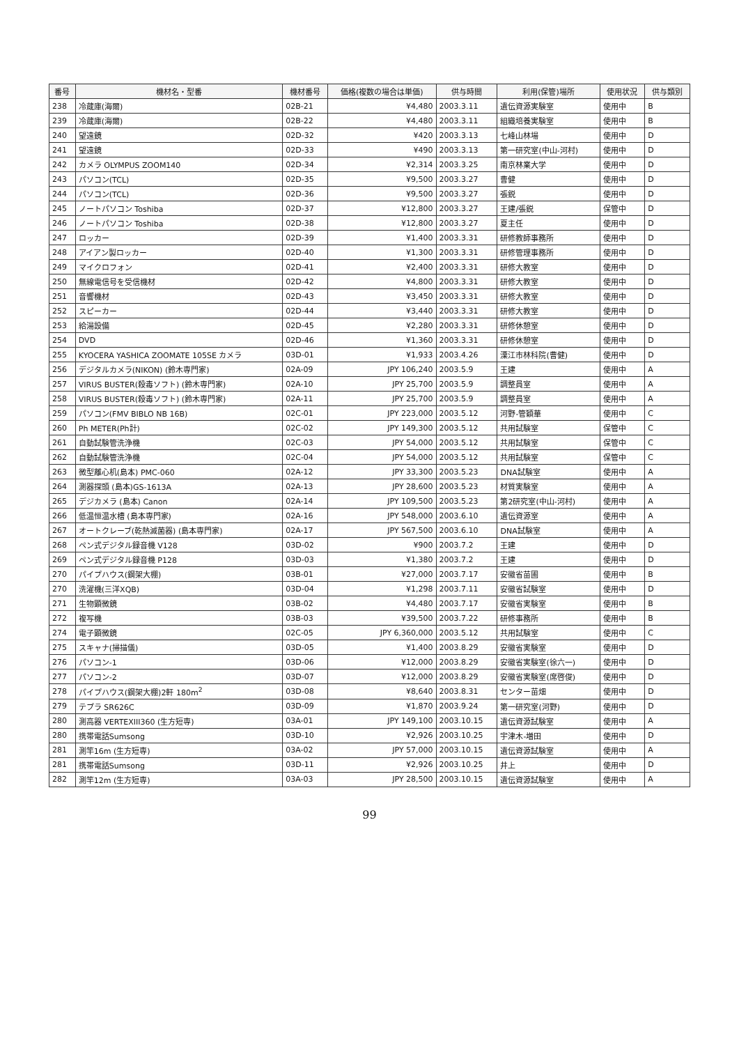| 番号 | 機材名・型番 | 機材番号 | 価格(複数の場合は単価) | 供与時間 | 利用(保管)場所 | 使用状況 | 供与類別 |
| --- | --- | --- | --- | --- | --- | --- | --- |
| 238 | 冷蔵庫(海爾) | 02B-21 | ¥4,480 | 2003.3.11 | 遺伝資源実験室 | 使用中 | B |
| 239 | 冷蔵庫(海爾) | 02B-22 | ¥4,480 | 2003.3.11 | 組織培養実験室 | 使用中 | B |
| 240 | 望遠鏡 | 02D-32 | ¥420 | 2003.3.13 | 七峰山林場 | 使用中 | D |
| 241 | 望遠鏡 | 02D-33 | ¥490 | 2003.3.13 | 第一研究室(中山-河村) | 使用中 | D |
| 242 | カメラ OLYMPUS ZOOM140 | 02D-34 | ¥2,314 | 2003.3.25 | 南京林業大学 | 使用中 | D |
| 243 | パソコン(TCL) | 02D-35 | ¥9,500 | 2003.3.27 | 曹健 | 使用中 | D |
| 244 | パソコン(TCL) | 02D-36 | ¥9,500 | 2003.3.27 | 張鋭 | 使用中 | D |
| 245 | ノートパソコン Toshiba | 02D-37 | ¥12,800 | 2003.3.27 | 王建/張鋭 | 保管中 | D |
| 246 | ノートパソコン Toshiba | 02D-38 | ¥12,800 | 2003.3.27 | 夏主任 | 使用中 | D |
| 247 | ロッカー | 02D-39 | ¥1,400 | 2003.3.31 | 研修教師事務所 | 使用中 | D |
| 248 | アイアン製ロッカー | 02D-40 | ¥1,300 | 2003.3.31 | 研修管理事務所 | 使用中 | D |
| 249 | マイクロフォン | 02D-41 | ¥2,400 | 2003.3.31 | 研修大教室 | 使用中 | D |
| 250 | 無線電信号を受信機材 | 02D-42 | ¥4,800 | 2003.3.31 | 研修大教室 | 使用中 | D |
| 251 | 音響機材 | 02D-43 | ¥3,450 | 2003.3.31 | 研修大教室 | 使用中 | D |
| 252 | スピーカー | 02D-44 | ¥3,440 | 2003.3.31 | 研修大教室 | 使用中 | D |
| 253 | 給湯設備 | 02D-45 | ¥2,280 | 2003.3.31 | 研修休憩室 | 使用中 | D |
| 254 | DVD | 02D-46 | ¥1,360 | 2003.3.31 | 研修休憩室 | 使用中 | D |
| 255 | KYOCERA YASHICA ZOOMATE 105SE カメラ | 03D-01 | ¥1,933 | 2003.4.26 | 溧江市林科院(曹健) | 使用中 | D |
| 256 | デジタルカメラ(NIKON) (鈴木専門家) | 02A-09 | JPY 106,240 | 2003.5.9 | 王建 | 使用中 | A |
| 257 | VIRUS BUSTER(殺毒ソフト) (鈴木専門家) | 02A-10 | JPY 25,700 | 2003.5.9 | 調整員室 | 使用中 | A |
| 258 | VIRUS BUSTER(殺毒ソフト) (鈴木専門家) | 02A-11 | JPY 25,700 | 2003.5.9 | 調整員室 | 使用中 | A |
| 259 | パソコン(FMV BIBLO NB 16B) | 02C-01 | JPY 223,000 | 2003.5.12 | 河野-管穎華 | 使用中 | C |
| 260 | Ph METER(Ph計) | 02C-02 | JPY 149,300 | 2003.5.12 | 共用試験室 | 保管中 | C |
| 261 | 自動試験管洗浄機 | 02C-03 | JPY 54,000 | 2003.5.12 | 共用試験室 | 保管中 | C |
| 262 | 自動試験管洗浄機 | 02C-04 | JPY 54,000 | 2003.5.12 | 共用試験室 | 保管中 | C |
| 263 | 微型離心机(島本) PMC-060 | 02A-12 | JPY 33,300 | 2003.5.23 | DNA試験室 | 使用中 | A |
| 264 | 測器探頭 (島本)GS-1613A | 02A-13 | JPY 28,600 | 2003.5.23 | 材質実験室 | 使用中 | A |
| 265 | デジカメラ (島本) Canon | 02A-14 | JPY 109,500 | 2003.5.23 | 第2研究室(中山-河村) | 使用中 | A |
| 266 | 低温恒温水槽 (島本専門家) | 02A-16 | JPY 548,000 | 2003.6.10 | 遺伝資源室 | 使用中 | A |
| 267 | オートクレーブ(乾熱滅菌器) (島本専門家) | 02A-17 | JPY 567,500 | 2003.6.10 | DNA試験室 | 使用中 | A |
| 268 | ペン式デジタル録音機 V128 | 03D-02 | ¥900 | 2003.7.2 | 王建 | 使用中 | D |
| 269 | ペン式デジタル録音機 P128 | 03D-03 | ¥1,380 | 2003.7.2 | 王建 | 使用中 | D |
| 270 | パイプハウス(鋼架大棚) | 03B-01 | ¥27,000 | 2003.7.17 | 安徽省苗圃 | 使用中 | B |
| 270 | 洗濯機(三洋XQB) | 03D-04 | ¥1,298 | 2003.7.11 | 安徽省試験室 | 使用中 | D |
| 271 | 生物顕微鏡 | 03B-02 | ¥4,480 | 2003.7.17 | 安徽省実験室 | 使用中 | B |
| 272 | 複写機 | 03B-03 | ¥39,500 | 2003.7.22 | 研修事務所 | 使用中 | B |
| 274 | 電子顕微鏡 | 02C-05 | JPY 6,360,000 | 2003.5.12 | 共用試験室 | 使用中 | C |
| 275 | スキャナ(掃描儀) | 03D-05 | ¥1,400 | 2003.8.29 | 安徽省実験室 | 使用中 | D |
| 276 | パソコン-1 | 03D-06 | ¥12,000 | 2003.8.29 | 安徽省実験室(徐六一) | 使用中 | D |
| 277 | パソコン-2 | 03D-07 | ¥12,000 | 2003.8.29 | 安徽省実験室(席啓俊) | 使用中 | D |
| 278 | パイプハウス(鋼架大棚)2軒 180m<sup>2</sup> | 03D-08 | ¥8,640 | 2003.8.31 | センター苗畑 | 使用中 | D |
| 279 | テプラ SR626C | 03D-09 | ¥1,870 | 2003.9.24 | 第一研究室(河野) | 使用中 | D |
| 280 | 測高器 VERTEXIII360 (生方短専) | 03A-01 | JPY 149,100 | 2003.10.15 | 遺伝資源試験室 | 使用中 | A |
| 280 | 携帯電話Sumsong | 03D-10 | ¥2,926 | 2003.10.25 | 宇津木-増田 | 使用中 | D |
| 281 | 測竿16m (生方短専) | 03A-02 | JPY 57,000 | 2003.10.15 | 遺伝資源試験室 | 使用中 | A |
| 281 | 携帯電話Sumsong | 03D-11 | ¥2,926 | 2003.10.25 | 井上 | 使用中 | D |
| 282 | 測竿12m (生方短専) | 03A-03 | JPY 28,500 | 2003.10.15 | 遺伝資源試験室 | 使用中 | A |
99